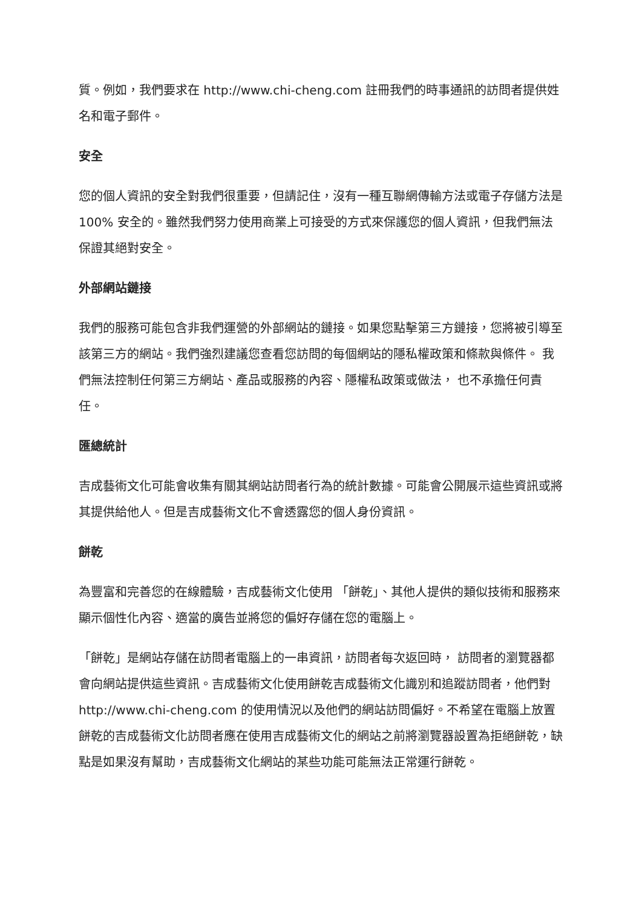質。例如，我們要求在 http://www.chi-cheng.com 註冊我們的時事通訊的訪問者提供姓名和電子郵件。
安全
您的個人資訊的安全對我們很重要，但請記住，沒有一種互聯網傳輸方法或電子存儲方法是 100% 安全的。雖然我們努力使用商業上可接受的方式來保護您的個人資訊，但我們無法保證其絕對安全。
外部網站鏈接
我們的服務可能包含非我們運營的外部網站的鏈接。如果您點擊第三方鏈接，您將被引導至該第三方的網站。我們強烈建議您查看您訪問的每個網站的隱私權政策和條款與條件。 我們無法控制任何第三方網站、產品或服務的內容、隱權私政策或做法， 也不承擔任何責任。
匯總統計
吉成藝術文化可能會收集有關其網站訪問者行為的統計數據。可能會公開展示這些資訊或將其提供給他人。但是吉成藝術文化不會透露您的個人身份資訊。
餅乾
為豐富和完善您的在線體驗，吉成藝術文化使用 「餅乾」、其他人提供的類似技術和服務來顯示個性化內容、適當的廣告並將您的偏好存儲在您的電腦上。
「餅乾」是網站存儲在訪問者電腦上的一串資訊，訪問者每次返回時， 訪問者的瀏覽器都會向網站提供這些資訊。吉成藝術文化使用餅乾吉成藝術文化識別和追蹤訪問者，他們對 http://www.chi-cheng.com 的使用情況以及他們的網站訪問偏好。不希望在電腦上放置 餅乾的吉成藝術文化訪問者應在使用吉成藝術文化的網站之前將瀏覽器設置為拒絕餅乾，缺點是如果沒有幫助，吉成藝術文化網站的某些功能可能無法正常運行餅乾。